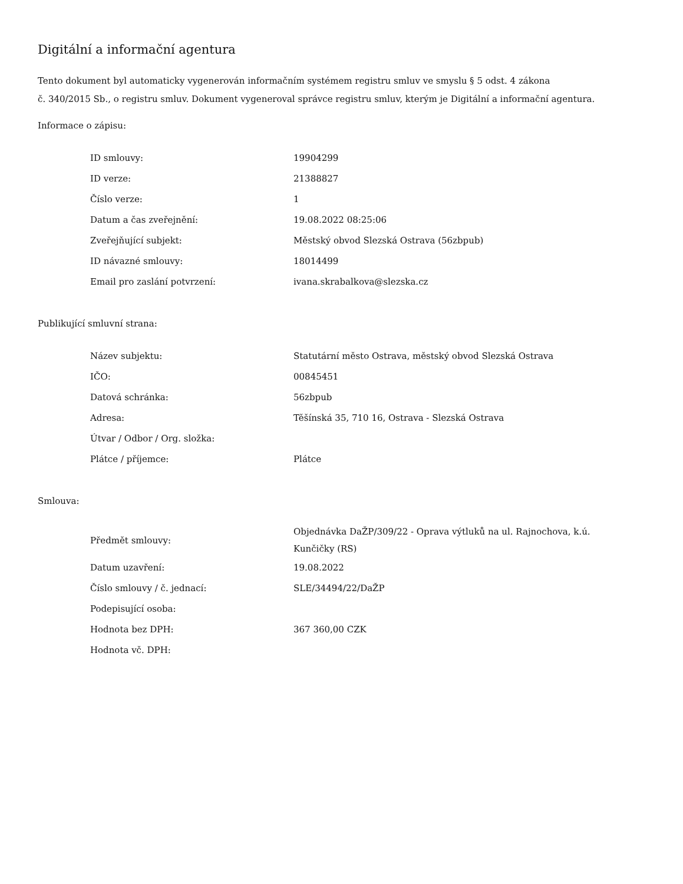Digitální a informační agentura
Tento dokument byl automaticky vygenerován informačním systémem registru smluv ve smyslu § 5 odst. 4 zákona
č. 340/2015 Sb., o registru smluv. Dokument vygeneroval správce registru smluv, kterým je Digitální a informační agentura.
Informace o zápisu:
| ID smlouvy: | 19904299 |
| ID verze: | 21388827 |
| Číslo verze: | 1 |
| Datum a čas zveřejnění: | 19.08.2022 08:25:06 |
| Zveřejňující subjekt: | Městský obvod Slezská Ostrava (56zbpub) |
| ID návazné smlouvy: | 18014499 |
| Email pro zaslání potvrzení: | ivana.skrabalkova@slezska.cz |
Publikující smluvní strana:
| Název subjektu: | Statutární město Ostrava, městský obvod Slezská Ostrava |
| IČO: | 00845451 |
| Datová schránka: | 56zbpub |
| Adresa: | Těšínská 35, 710 16, Ostrava - Slezská Ostrava |
| Útvar / Odbor / Org. složka: | |
| Plátce / příjemce: | Plátce |
Smlouva:
| Předmět smlouvy: | Objednávka DaŽP/309/22 - Oprava výtluků na ul. Rajnochova, k.ú. Kunčičky (RS) |
| Datum uzavření: | 19.08.2022 |
| Číslo smlouvy / č. jednací: | SLE/34494/22/DaŽP |
| Podepisující osoba: | |
| Hodnota bez DPH: | 367 360,00 CZK |
| Hodnota vč. DPH: | |